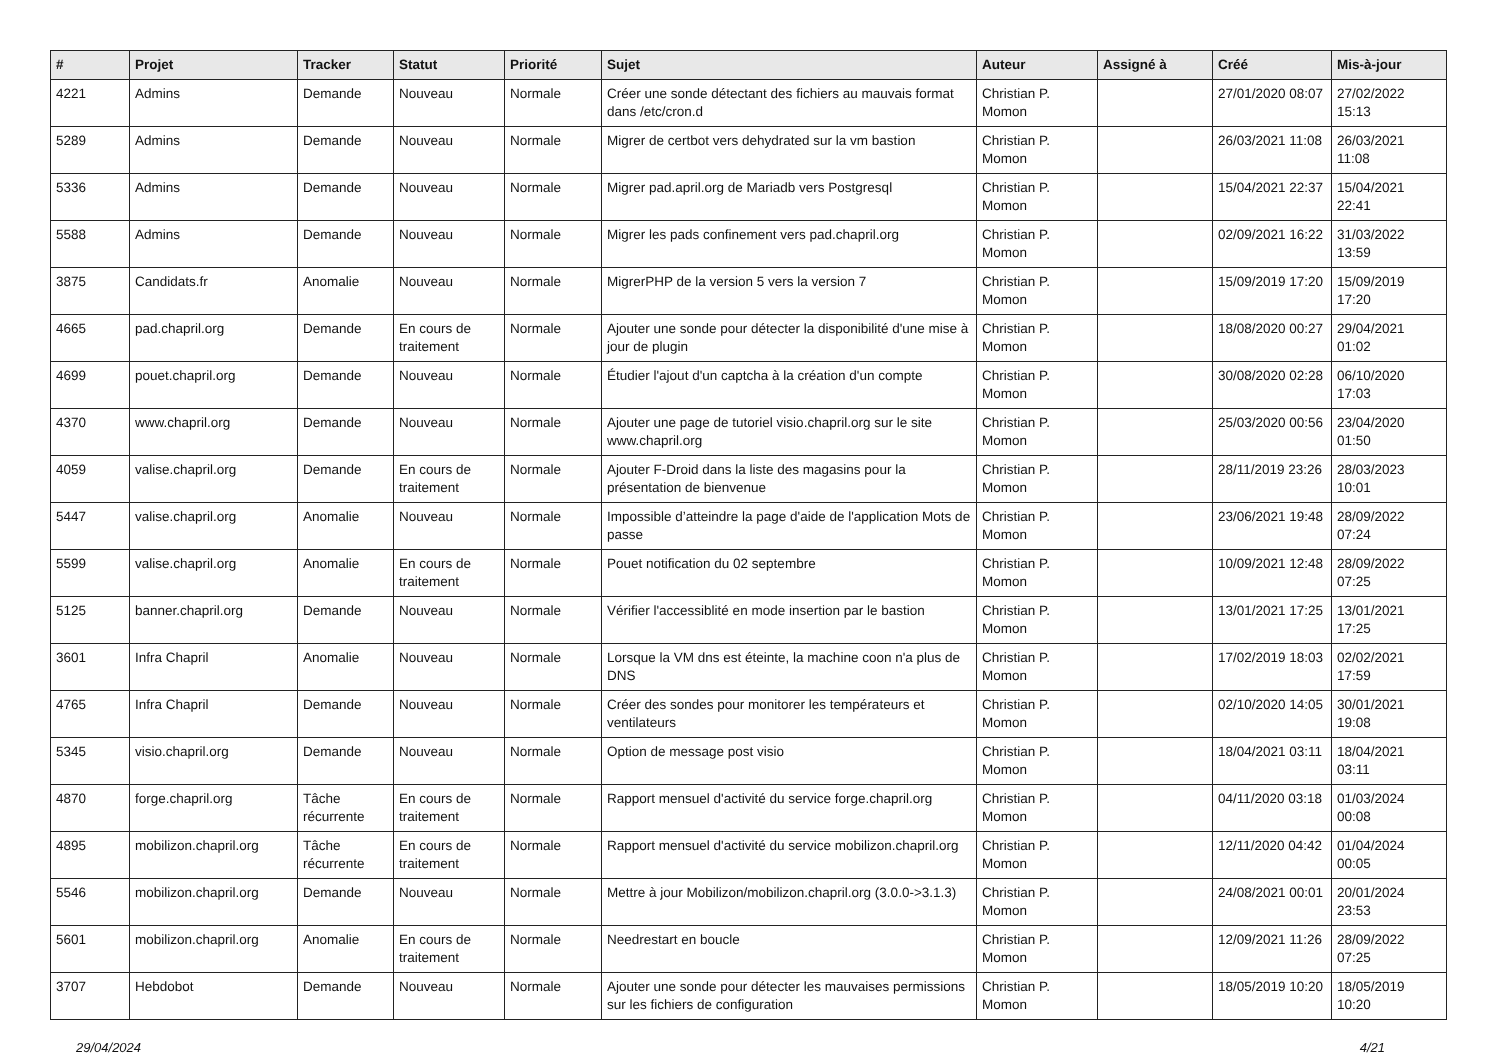| # | Projet | Tracker | Statut | Priorité | Sujet | Auteur | Assigné à | Créé | Mis-à-jour |
| --- | --- | --- | --- | --- | --- | --- | --- | --- | --- |
| 4221 | Admins | Demande | Nouveau | Normale | Créer une sonde détectant des fichiers au mauvais format dans /etc/cron.d | Christian P. Momon | | 27/01/2020 08:07 | 27/02/2022 15:13 |
| 5289 | Admins | Demande | Nouveau | Normale | Migrer de certbot vers dehydrated sur la vm bastion | Christian P. Momon | | 26/03/2021 11:08 | 26/03/2021 11:08 |
| 5336 | Admins | Demande | Nouveau | Normale | Migrer pad.april.org de Mariadb vers Postgresql | Christian P. Momon | | 15/04/2021 22:37 | 15/04/2021 22:41 |
| 5588 | Admins | Demande | Nouveau | Normale | Migrer les pads confinement vers pad.chapril.org | Christian P. Momon | | 02/09/2021 16:22 | 31/03/2022 13:59 |
| 3875 | Candidats.fr | Anomalie | Nouveau | Normale | MigrerPHP de la version 5 vers la version 7 | Christian P. Momon | | 15/09/2019 17:20 | 15/09/2019 17:20 |
| 4665 | pad.chapril.org | Demande | En cours de traitement | Normale | Ajouter une sonde pour détecter la disponibilité d'une mise à jour de plugin | Christian P. Momon | | 18/08/2020 00:27 | 29/04/2021 01:02 |
| 4699 | pouet.chapril.org | Demande | Nouveau | Normale | Étudier l'ajout d'un captcha à la création d'un compte | Christian P. Momon | | 30/08/2020 02:28 | 06/10/2020 17:03 |
| 4370 | www.chapril.org | Demande | Nouveau | Normale | Ajouter une page de tutoriel visio.chapril.org sur le site www.chapril.org | Christian P. Momon | | 25/03/2020 00:56 | 23/04/2020 01:50 |
| 4059 | valise.chapril.org | Demande | En cours de traitement | Normale | Ajouter F-Droid dans la liste des magasins pour la présentation de bienvenue | Christian P. Momon | | 28/11/2019 23:26 | 28/03/2023 10:01 |
| 5447 | valise.chapril.org | Anomalie | Nouveau | Normale | Impossible d’atteindre la page d'aide de l'application Mots de passe | Christian P. Momon | | 23/06/2021 19:48 | 28/09/2022 07:24 |
| 5599 | valise.chapril.org | Anomalie | En cours de traitement | Normale | Pouet notification du 02 septembre | Christian P. Momon | | 10/09/2021 12:48 | 28/09/2022 07:25 |
| 5125 | banner.chapril.org | Demande | Nouveau | Normale | Vérifier l'accessiblité en mode insertion par le bastion | Christian P. Momon | | 13/01/2021 17:25 | 13/01/2021 17:25 |
| 3601 | Infra Chapril | Anomalie | Nouveau | Normale | Lorsque la VM dns est éteinte, la machine coon n'a plus de DNS | Christian P. Momon | | 17/02/2019 18:03 | 02/02/2021 17:59 |
| 4765 | Infra Chapril | Demande | Nouveau | Normale | Créer des sondes pour monitorer les températeurs et ventilateurs | Christian P. Momon | | 02/10/2020 14:05 | 30/01/2021 19:08 |
| 5345 | visio.chapril.org | Demande | Nouveau | Normale | Option de message post visio | Christian P. Momon | | 18/04/2021 03:11 | 18/04/2021 03:11 |
| 4870 | forge.chapril.org | Tâche récurrente | En cours de traitement | Normale | Rapport mensuel d'activité du service forge.chapril.org | Christian P. Momon | | 04/11/2020 03:18 | 01/03/2024 00:08 |
| 4895 | mobilizon.chapril.org | Tâche récurrente | En cours de traitement | Normale | Rapport mensuel d'activité du service mobilizon.chapril.org | Christian P. Momon | | 12/11/2020 04:42 | 01/04/2024 00:05 |
| 5546 | mobilizon.chapril.org | Demande | Nouveau | Normale | Mettre à jour Mobilizon/mobilizon.chapril.org (3.0.0->3.1.3) | Christian P. Momon | | 24/08/2021 00:01 | 20/01/2024 23:53 |
| 5601 | mobilizon.chapril.org | Anomalie | En cours de traitement | Normale | Needrestart en boucle | Christian P. Momon | | 12/09/2021 11:26 | 28/09/2022 07:25 |
| 3707 | Hebdobot | Demande | Nouveau | Normale | Ajouter une sonde pour détecter les mauvaises permissions sur les fichiers de configuration | Christian P. Momon | | 18/05/2019 10:20 | 18/05/2019 10:20 |
29/04/2024 4/21